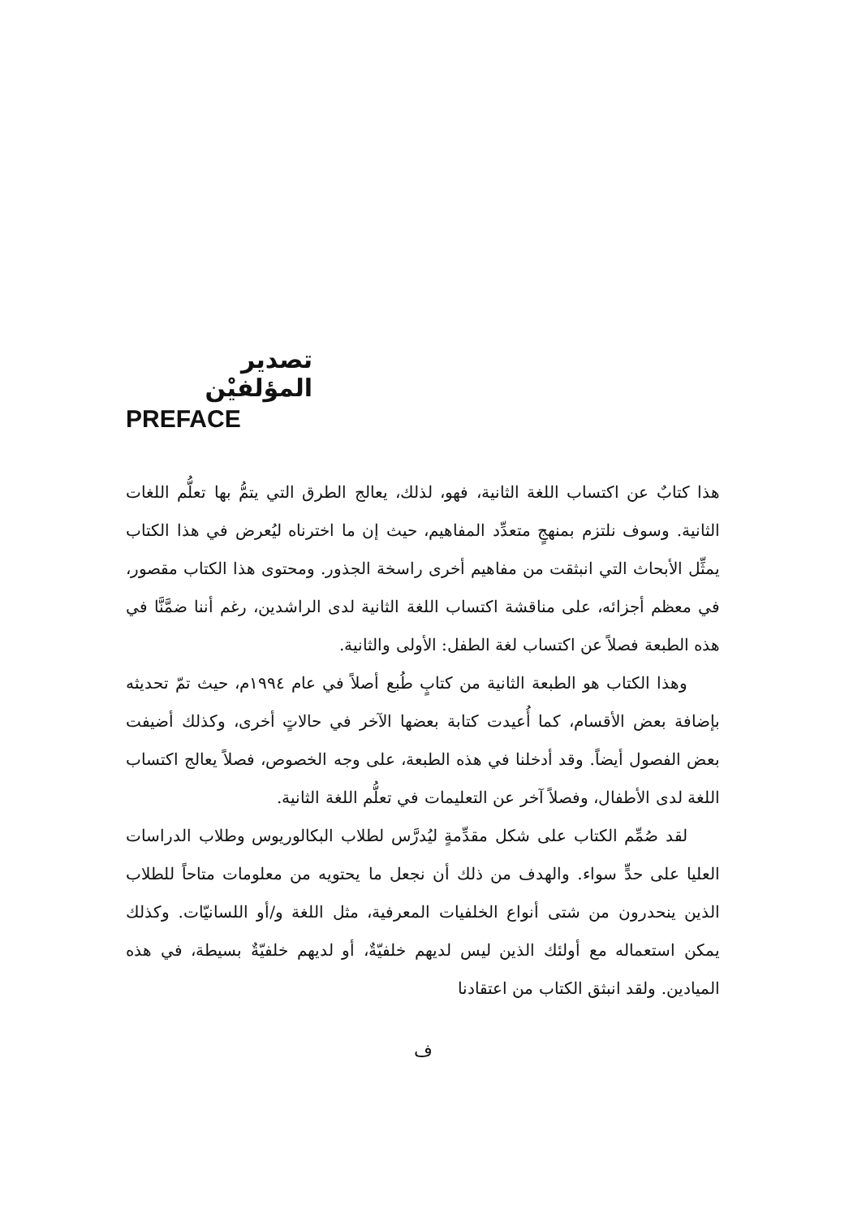تصدير المؤلفيْن
PREFACE
هذا كتابٌ عن اكتساب اللغة الثانية، فهو، لذلك، يعالج الطرق التي يتمُّ بها تعلُّم اللغات الثانية. وسوف نلتزم بمنهجٍ متعدِّد المفاهيم، حيث إن ما اخترناه ليُعرض في هذا الكتاب يمثِّل الأبحاث التي انبثقت من مفاهيم أخرى راسخة الجذور. ومحتوى هذا الكتاب مقصور، في معظم أجزائه، على مناقشة اكتساب اللغة الثانية لدى الراشدين، رغم أننا ضمَّنَّا في هذه الطبعة فصلاً عن اكتساب لغة الطفل: الأولى والثانية.
وهذا الكتاب هو الطبعة الثانية من كتابٍ طُبع أصلاً في عام ١٩٩٤م، حيث تمّ تحديثه بإضافة بعض الأقسام، كما أُعيدت كتابة بعضها الآخر في حالاتٍ أخرى، وكذلك أضيفت بعض الفصول أيضاً. وقد أدخلنا في هذه الطبعة، على وجه الخصوص، فصلاً يعالج اكتساب اللغة لدى الأطفال، وفصلاً آخر عن التعليمات في تعلُّم اللغة الثانية.
لقد صُمِّم الكتاب على شكل مقدِّمةٍ ليُدرَّس لطلاب البكالوريوس وطلاب الدراسات العليا على حدٍّ سواء. والهدف من ذلك أن نجعل ما يحتويه من معلومات متاحاً للطلاب الذين ينحدرون من شتى أنواع الخلفيات المعرفية، مثل اللغة و/أو اللسانيّات. وكذلك يمكن استعماله مع أولئك الذين ليس لديهم خلفيّةٌ، أو لديهم خلفيّةٌ بسيطة، في هذه الميادين. ولقد انبثق الكتاب من اعتقادنا
ف